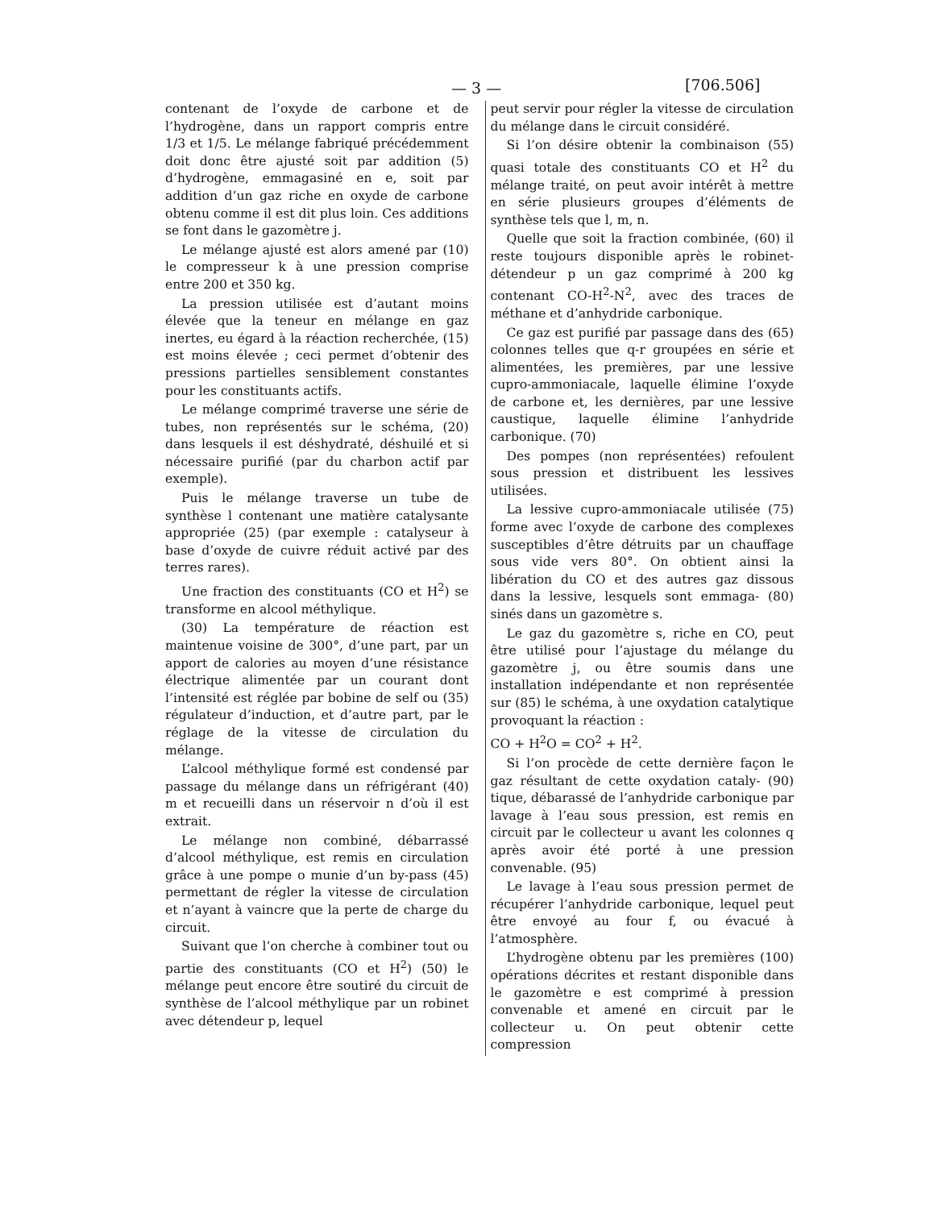— 3 — [706.506]
contenant de l’oxyde de carbone et de l’hydrogène, dans un rapport compris entre 1/3 et 1/5. Le mélange fabriqué précédemment doit donc être ajusté soit par addition (5) d’hydrogène, emmagasiné en e, soit par addition d’un gaz riche en oxyde de carbone obtenu comme il est dit plus loin. Ces additions se font dans le gazomètre j.
Le mélange ajusté est alors amené par (10) le compresseur k à une pression comprise entre 200 et 350 kg.
La pression utilisée est d’autant moins élevée que la teneur en mélange en gaz inertes, eu égard à la réaction recherchée, (15) est moins élevée ; ceci permet d’obtenir des pressions partielles sensiblement constantes pour les constituants actifs.
Le mélange comprimé traverse une série de tubes, non représentés sur le schéma, (20) dans lesquels il est déshydraté, déshuilé et si nécessaire purifié (par du charbon actif par exemple).
Puis le mélange traverse un tube de synthèse l contenant une matière catalysante appropriée (25) (par exemple : catalyseur à base d’oxyde de cuivre réduit activé par des terres rares).
Une fraction des constituants (CO et H<sup>2</sup>) se transforme en alcool méthylique.
(30) La température de réaction est maintenue voisine de 300°, d’une part, par un apport de calories au moyen d’une résistance électrique alimentée par un courant dont l’intensité est réglée par bobine de self ou (35) régulateur d’induction, et d’autre part, par le réglage de la vitesse de circulation du mélange.
L’alcool méthylique formé est condensé par passage du mélange dans un réfrigérant (40) m et recueilli dans un réservoir n d’où il est extrait.
Le mélange non combiné, débarrassé d’alcool méthylique, est remis en circulation grâce à une pompe o munie d’un by-pass (45) permettant de régler la vitesse de circulation et n’ayant à vaincre que la perte de charge du circuit.
Suivant que l’on cherche à combiner tout ou partie des constituants (CO et H<sup>2</sup>) (50) le mélange peut encore être soutiré du circuit de synthèse de l’alcool méthylique par un robinet avec détendeur p, lequel
peut servir pour régler la vitesse de circulation du mélange dans le circuit considéré.
Si l’on désire obtenir la combinaison (55) quasi totale des constituants CO et H<sup>2</sup> du mélange traité, on peut avoir intérêt à mettre en série plusieurs groupes d’éléments de synthèse tels que l, m, n.
Quelle que soit la fraction combinée, (60) il reste toujours disponible après le robinet-détendeur p un gaz comprimé à 200 kg contenant CO-H<sup>2</sup>-N<sup>2</sup>, avec des traces de méthane et d’anhydride carbonique.
Ce gaz est purifié par passage dans des (65) colonnes telles que q-r groupées en série et alimentées, les premières, par une lessive cupro-ammoniacale, laquelle élimine l’oxyde de carbone et, les dernières, par une lessive caustique, laquelle élimine l’anhydride carbonique. (70)
Des pompes (non représentées) refoulent sous pression et distribuent les lessives utilisées.
La lessive cupro-ammoniacale utilisée (75) forme avec l’oxyde de carbone des complexes susceptibles d’être détruits par un chauffage sous vide vers 80°. On obtient ainsi la libération du CO et des autres gaz dissous dans la lessive, lesquels sont emmaga- (80) sinés dans un gazomètre s.
Le gaz du gazomètre s, riche en CO, peut être utilisé pour l’ajustage du mélange du gazomètre j, ou être soumis dans une installation indépendante et non représentée sur (85) le schéma, à une oxydation catalytique provoquant la réaction :
CO + H<sup>2</sup>O = CO<sup>2</sup> + H<sup>2</sup>.
Si l’on procède de cette dernière façon le gaz résultant de cette oxydation cataly- (90) tique, débarassé de l’anhydride carbonique par lavage à l’eau sous pression, est remis en circuit par le collecteur u avant les colonnes q après avoir été porté à une pression convenable. (95)
Le lavage à l’eau sous pression permet de récupérer l’anhydride carbonique, lequel peut être envoyé au four f, ou évacué à l’atmosphère.
L’hydrogène obtenu par les premières (100) opérations décrites et restant disponible dans le gazomètre e est comprimé à pression convenable et amené en circuit par le collecteur u. On peut obtenir cette compression